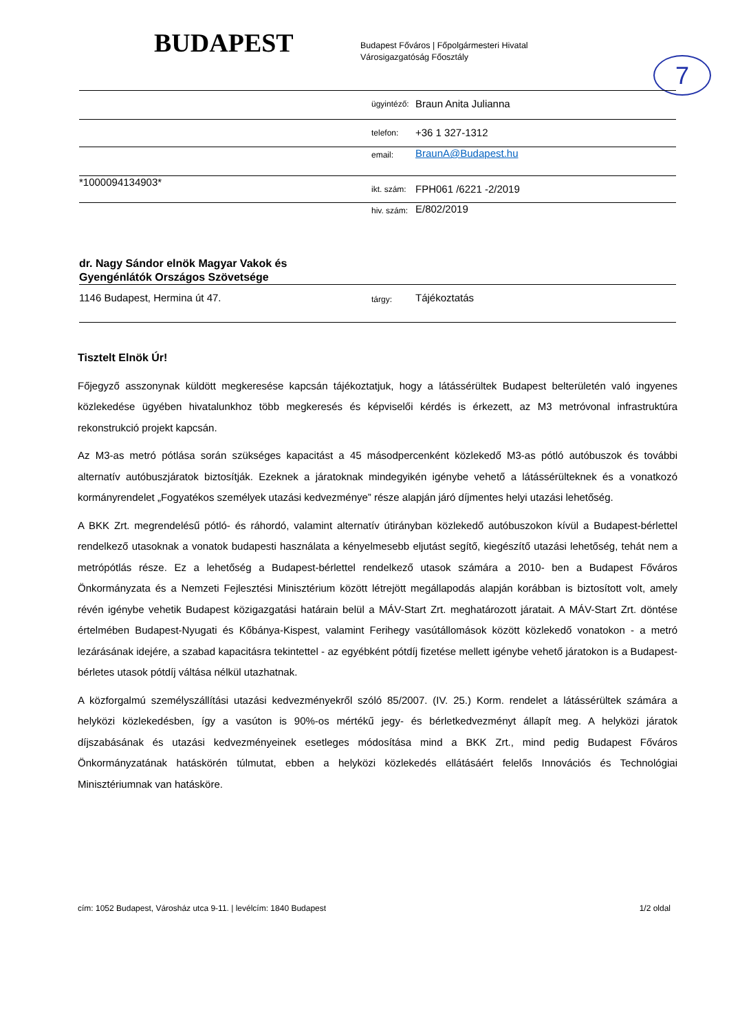BUDAPEST
Budapest Főváros | Főpolgármesteri Hivatal
Városigazgatóság Főosztály
7
| | ügyintéző: | Braun Anita Julianna |
| | telefon: | +36 1 327-1312 |
| | email: | BraunA@Budapest.hu |
| *1000094134903* | ikt. szám: | FPH061 /6221 -2/2019 |
| | hiv. szám: | E/802/2019 |
| dr. Nagy Sándor elnök Magyar Vakok és Gyengénlátók Országos Szövetsége | | |
| 1146 Budapest, Hermina út 47. | tárgy: | Tájékoztatás |
Tisztelt Elnök Úr!
Főjegyző asszonynak küldött megkeresése kapcsán tájékoztatjuk, hogy a látássérültek Budapest belterületén való ingyenes közlekedése ügyében hivatalunkhoz több megkeresés és képviselői kérdés is érkezett, az M3 metróvonal infrastruktúra rekonstrukció projekt kapcsán.
Az M3-as metró pótlása során szükséges kapacitást a 45 másodpercenként közlekedő M3-as pótló autóbuszok és további alternatív autóbuszjáratok biztosítják. Ezeknek a járatoknak mindegyikén igénybe vehető a látássérülteknek és a vonatkozó kormányrendelet „Fogyatékos személyek utazási kedvezménye” része alapján járó díjmentes helyi utazási lehetőség.
A BKK Zrt. megrendelésű pótló- és ráhordó, valamint alternatív útirányban közlekedő autóbuszokon kívül a Budapest-bérlettel rendelkező utasoknak a vonatok budapesti használata a kényelmesebb eljutást segítő, kiegészítő utazási lehetőség, tehát nem a metrópótlás része. Ez a lehetőség a Budapest-bérlettel rendelkező utasok számára a 2010- ben a Budapest Főváros Önkormányzata és a Nemzeti Fejlesztési Minisztérium között létrejött megállapodás alapján korábban is biztosított volt, amely révén igénybe vehetik Budapest közigazgatási határain belül a MÁV-Start Zrt. meghatározott járatait. A MÁV-Start Zrt. döntése értelmében Budapest-Nyugati és Kőbánya-Kispest, valamint Ferihegy vasútállomások között közlekedő vonatokon - a metró lezárásának idejére, a szabad kapacitásra tekintettel - az egyébként pótdíj fizetése mellett igénybe vehető járatokon is a Budapest-bérletes utasok pótdíj váltása nélkül utazhatnak.
A közforgalmú személyszállítási utazási kedvezményekről szóló 85/2007. (IV. 25.) Korm. rendelet a látássérültek számára a helyközi közlekedésben, így a vasúton is 90%-os mértékű jegy- és bérletkedvezményt állapít meg. A helyközi járatok díjszabásának és utazási kedvezményeinek esetleges módosítása mind a BKK Zrt., mind pedig Budapest Főváros Önkormányzatának hatáskörén túlmutat, ebben a helyközi közlekedés ellátásáért felelős Innovációs és Technológiai Minisztériumnak van hatásköre.
cím: 1052 Budapest, Városház utca 9-11. | levélcím: 1840 Budapest 1/2 oldal